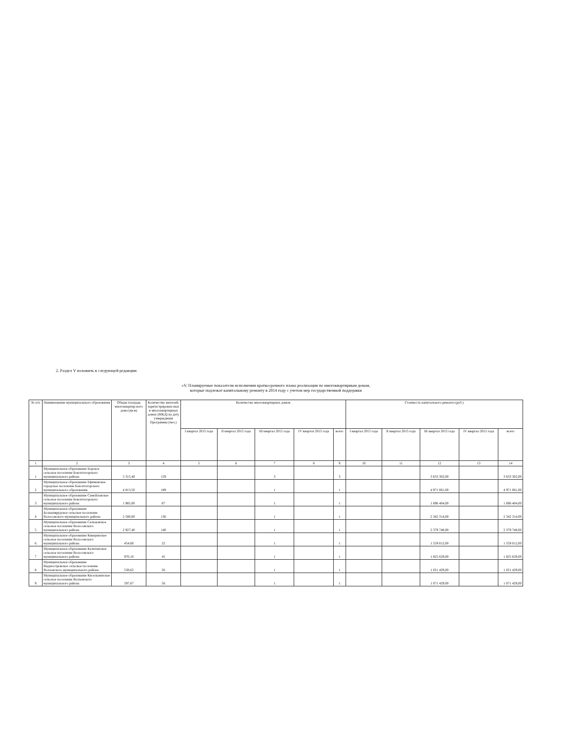2. Раздел V изложить в следующей редакции:
«V. Планируемые показатели исполнения краткосрочного плана реализации по многоквартирным домам,
которые подлежат капитальному ремонту в 2014 году с учетом мер государственной поддержки
| № п/п | Наименование муниципального образования | Общая площадь многоквартир-ного дома (кв.м) | Количество жителей, зарегистрирован-ных в многоквартирных домах (МКД) на дату утверждения Программы (чел.) | Количество многоквартирных домов | | | | | Стоимость капитального ремонта (руб.) | | | | |
| --- | --- | --- | --- | --- | --- | --- | --- | --- | --- | --- | --- | --- | --- |
| | | | | I квартал 2015 года | II квартал 2015 года | III квартал 2015 года | IV квартал 2015 года | всего | I квартал 2015 года | II квартал 2015 года | III квартал 2015 года | IV квартал 2015 года | всего |
| 1 | 2 | 3 | 4 | 5 | 6 | 7 | 8 | 9 | 10 | 11 | 12 | 13 | 14 |
| 1 | Муниципальное образование Борское сельское поселение Бокситогорского муниципального района | 5 315,40 | 159 | | | 3 | | 3 | | | 3 633 302,00 | | 3 633 302,00 |
| 2 | Муниципальное образование Ефимовское городское поселение Бокситогорского муниципального образования | 4 813,50 | 189 | | | 1 | | 1 | | | 4 971 061,00 | | 4 971 061,00 |
| 3 | Муниципальное образование Самойловское сельское поселение Бокситогорского муниципального района | 1 985,00 | 87 | | | 1 | | 1 | | | 1 696 404,00 | | 1 696 404,00 |
| 4 | Муниципальное образование Большеврудское сельское поселение Волосовского муниципального района | 2 580,00 | 136 | | | 1 | | 1 | | | 2 342 314,00 | | 2 342 314,00 |
| 5 | Муниципальное образование Сельцовское сельское поселение Волосовского муниципального района | 2 927,40 | 140 | | | 1 | | 1 | | | 2 379 748,00 | | 2 379 748,00 |
| 6 | Муниципальное образование Кикеринское сельское поселение Волосовского муниципального района | 454,60 | 22 | | | 1 | | 1 | | | 1 559 012,00 | | 1 559 012,00 |
| 7 | Муниципальное образование Калитинское сельское поселение Волосовского муниципального района | 970,10 | 45 | | | 1 | | 1 | | | 1 825 629,00 | | 1 825 629,00 |
| 8 | Муниципальное образование Выдиостровское сельское поселение Волховского муниципального района | 538,62 | 26 | | | 1 | | 1 | | | 1 021 429,00 | | 1 021 429,00 |
| 9 | Муниципальное образование Кисельнинское сельское поселение Волховского муниципального района | 597,67 | 56 | | | 1 | | 1 | | | 1 071 429,00 | | 1 071 429,00 |